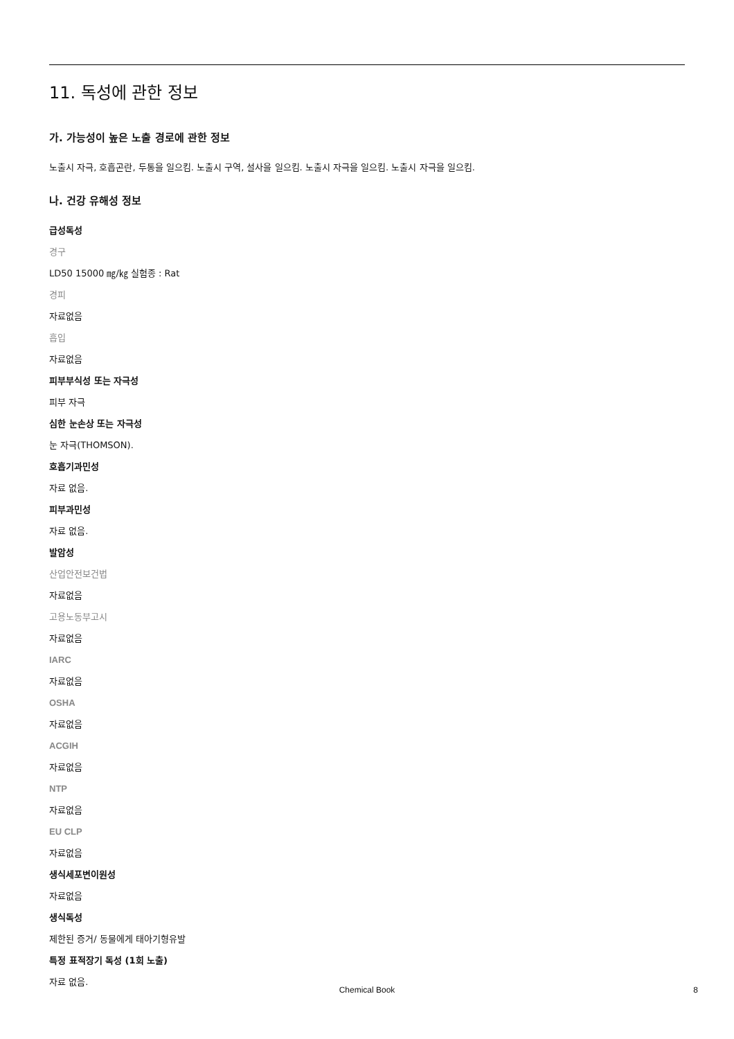11. 독성에 관한 정보
가. 가능성이 높은 노출 경로에 관한 정보
노출시 자극, 호흡곤란, 두통을 일으킴. 노출시 구역, 설사을 일으킴. 노출시 자극을 일으킴. 노출시 자극을 일으킴.
나. 건강 유해성 정보
급성독성
경구
LD50 15000 ㎎/㎏ 실험종 : Rat
경피
자료없음
흡입
자료없음
피부부식성 또는 자극성
피부 자극
심한 눈손상 또는 자극성
눈 자극(THOMSON).
호흡기과민성
자료 없음.
피부과민성
자료 없음.
발암성
산업안전보건법
자료없음
고용노동부고시
자료없음
IARC
자료없음
OSHA
자료없음
ACGIH
자료없음
NTP
자료없음
EU CLP
자료없음
생식세포변이원성
자료없음
생식독성
제한된 증거/ 동물에게 태아기형유발
특정 표적장기 독성 (1회 노출)
자료 없음.
Chemical Book
8